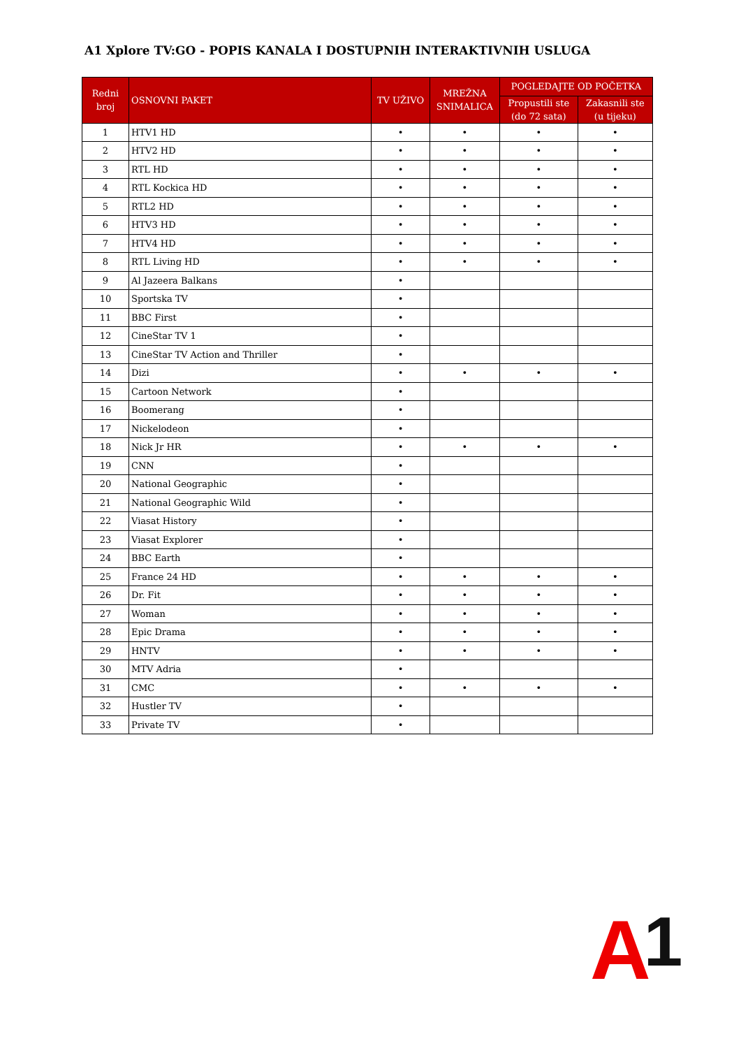A1 Xplore TV:GO - POPIS KANALA I DOSTUPNIH INTERAKTIVNIH USLUGA
| Redni broj | OSNOVNI PAKET | TV UŽIVO | MREŽNA SNIMALICA | POGLEDAJTE OD POČETKA | |
| --- | --- | --- | --- | --- | --- |
| | | | | Propustili ste (do 72 sata) | Zakasnili ste (u tijeku) |
| 1 | HTV1 HD | • | • | • | • |
| 2 | HTV2 HD | • | • | • | • |
| 3 | RTL HD | • | • | • | • |
| 4 | RTL Kockica HD | • | • | • | • |
| 5 | RTL2 HD | • | • | • | • |
| 6 | HTV3 HD | • | • | • | • |
| 7 | HTV4 HD | • | • | • | • |
| 8 | RTL Living HD | • | • | • | • |
| 9 | Al Jazeera Balkans | • | | | |
| 10 | Sportska TV | • | | | |
| 11 | BBC First | • | | | |
| 12 | CineStar TV 1 | • | | | |
| 13 | CineStar TV Action and Thriller | • | | | |
| 14 | Dizi | • | • | • | • |
| 15 | Cartoon Network | • | | | |
| 16 | Boomerang | • | | | |
| 17 | Nickelodeon | • | | | |
| 18 | Nick Jr HR | • | • | • | • |
| 19 | CNN | • | | | |
| 20 | National Geographic | • | | | |
| 21 | National Geographic Wild | • | | | |
| 22 | Viasat History | • | | | |
| 23 | Viasat Explorer | • | | | |
| 24 | BBC Earth | • | | | |
| 25 | France 24 HD | • | • | • | • |
| 26 | Dr. Fit | • | • | • | • |
| 27 | Woman | • | • | • | • |
| 28 | Epic Drama | • | • | • | • |
| 29 | HNTV | • | • | • | • |
| 30 | MTV Adria | • | | | |
| 31 | CMC | • | • | • | • |
| 32 | Hustler TV | • | | | |
| 33 | Private TV | • | | | |
A1